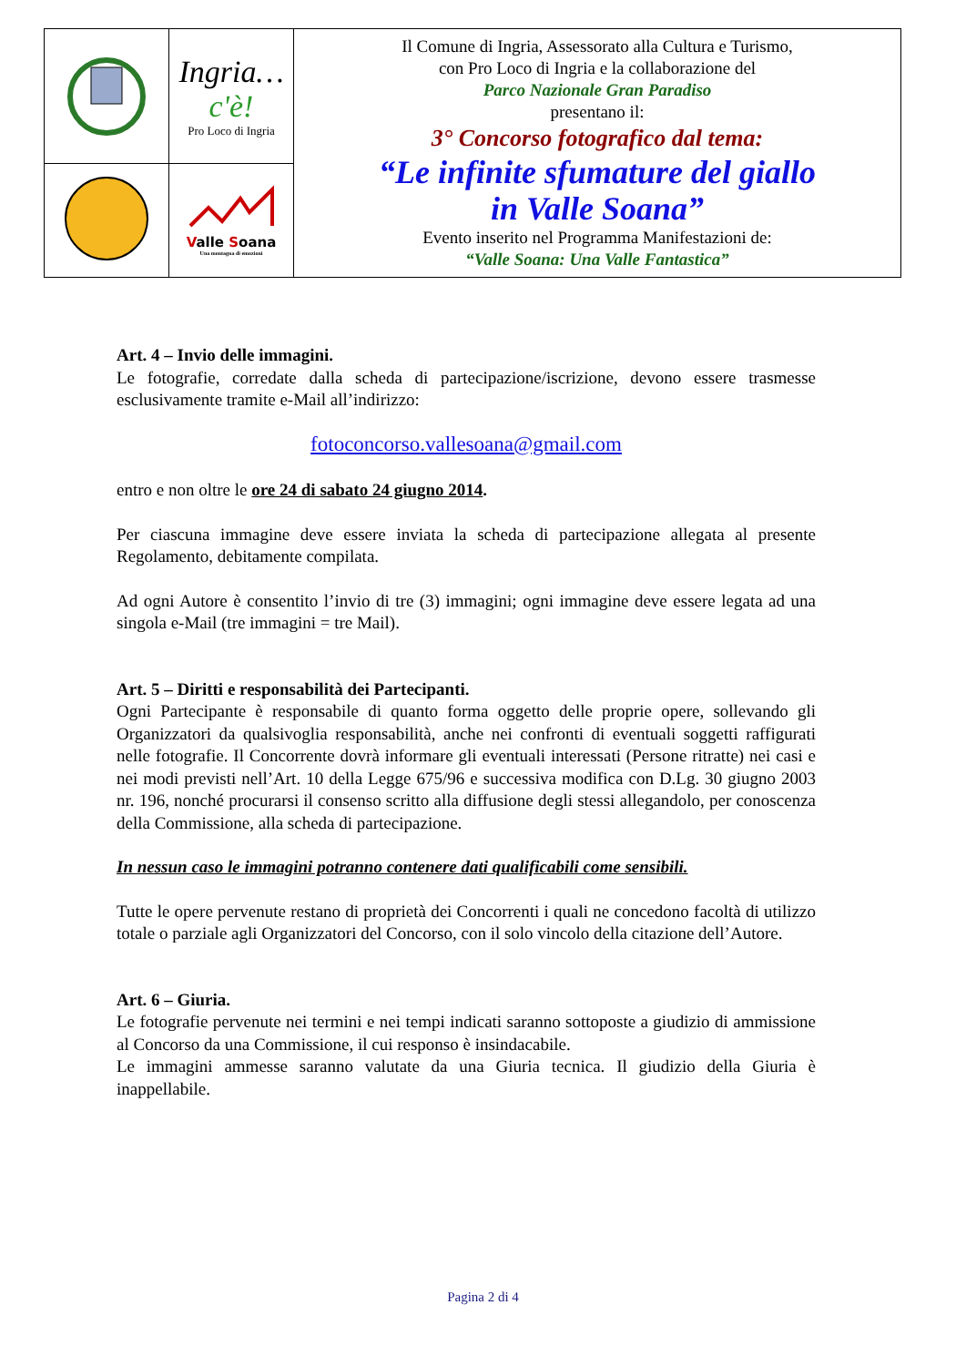| | Ingria… c'è! Pro Loco di Ingria | Il Comune di Ingria, Assessorato alla Cultura e Turismo, con Pro Loco di Ingria e la collaborazione del Parco Nazionale Gran Paradiso presentano il: 3° Concorso fotografico dal tema: “Le infinite sfumature del giallo in Valle Soana” Evento inserito nel Programma Manifestazioni de: “Valle Soana: Una Valle Fantastica” |
| | V alle S oana Una montagna di emozioni | |
Art. 4 – Invio delle immagini.
Le fotografie, corredate dalla scheda di partecipazione/iscrizione, devono essere trasmesse esclusivamente tramite e-Mail all’indirizzo:
fotoconcorso.vallesoana@gmail.com
entro e non oltre le ore 24 di sabato 24 giugno 2014.
Per ciascuna immagine deve essere inviata la scheda di partecipazione allegata al presente Regolamento, debitamente compilata.
Ad ogni Autore è consentito l’invio di tre (3) immagini; ogni immagine deve essere legata ad una singola e-Mail (tre immagini = tre Mail).
Art. 5 – Diritti e responsabilità dei Partecipanti.
Ogni Partecipante è responsabile di quanto forma oggetto delle proprie opere, sollevando gli Organizzatori da qualsivoglia responsabilità, anche nei confronti di eventuali soggetti raffigurati nelle fotografie. Il Concorrente dovrà informare gli eventuali interessati (Persone ritratte) nei casi e nei modi previsti nell’Art. 10 della Legge 675/96 e successiva modifica con D.Lg. 30 giugno 2003 nr. 196, nonché procurarsi il consenso scritto alla diffusione degli stessi allegandolo, per conoscenza della Commissione, alla scheda di partecipazione.
In nessun caso le immagini potranno contenere dati qualificabili come sensibili.
Tutte le opere pervenute restano di proprietà dei Concorrenti i quali ne concedono facoltà di utilizzo totale o parziale agli Organizzatori del Concorso, con il solo vincolo della citazione dell’Autore.
Art. 6 – Giuria.
Le fotografie pervenute nei termini e nei tempi indicati saranno sottoposte a giudizio di ammissione al Concorso da una Commissione, il cui responso è insindacabile.
Le immagini ammesse saranno valutate da una Giuria tecnica. Il giudizio della Giuria è inappellabile.
Pagina 2 di 4